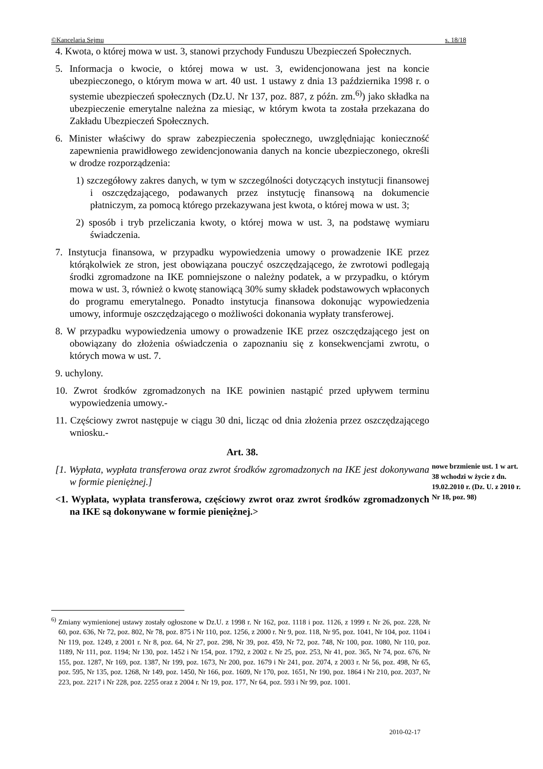©Kancelaria Sejmu s. 18/18
4. Kwota, o której mowa w ust. 3, stanowi przychody Funduszu Ubezpieczeń Społecznych.
5. Informacja o kwocie, o której mowa w ust. 3, ewidencjonowana jest na koncie ubezpieczonego, o którym mowa w art. 40 ust. 1 ustawy z dnia 13 października 1998 r. o systemie ubezpieczeń społecznych (Dz.U. Nr 137, poz. 887, z późn. zm.<sup>6)</sup>) jako składka na ubezpieczenie emerytalne należna za miesiąc, w którym kwota ta została przekazana do Zakładu Ubezpieczeń Społecznych.
6. Minister właściwy do spraw zabezpieczenia społecznego, uwzględniając konieczność zapewnienia prawidłowego zewidencjonowania danych na koncie ubezpieczonego, określi w drodze rozporządzenia:
1) szczegółowy zakres danych, w tym w szczególności dotyczących instytucji finansowej i oszczędzającego, podawanych przez instytucję finansową na dokumencie płatniczym, za pomocą którego przekazywana jest kwota, o której mowa w ust. 3;
2) sposób i tryb przeliczania kwoty, o której mowa w ust. 3, na podstawę wymiaru świadczenia.
7. Instytucja finansowa, w przypadku wypowiedzenia umowy o prowadzenie IKE przez którąkolwiek ze stron, jest obowiązana pouczyć oszczędzającego, że zwrotowi podlegają środki zgromadzone na IKE pomniejszone o należny podatek, a w przypadku, o którym mowa w ust. 3, również o kwotę stanowiącą 30% sumy składek podstawowych wpłaconych do programu emerytalnego. Ponadto instytucja finansowa dokonując wypowiedzenia umowy, informuje oszczędzającego o możliwości dokonania wypłaty transferowej.
8. W przypadku wypowiedzenia umowy o prowadzenie IKE przez oszczędzającego jest on obowiązany do złożenia oświadczenia o zapoznaniu się z konsekwencjami zwrotu, o których mowa w ust. 7.
9. uchylony.
10. Zwrot środków zgromadzonych na IKE powinien nastąpić przed upływem terminu wypowiedzenia umowy.-
11. Częściowy zwrot następuje w ciągu 30 dni, licząc od dnia złożenia przez oszczędzającego wniosku.-
Art. 38.
[1. Wypłata, wypłata transferowa oraz zwrot środków zgromadzonych na IKE jest dokonywana w formie pieniężnej.]
<1. Wypłata, wypłata transferowa, częściowy zwrot oraz zwrot środków zgromadzonych na IKE są dokonywane w formie pieniężnej.>
nowe brzmienie ust. 1 w art. 38 wchodzi w życie z dn. 19.02.2010 r. (Dz. U. z 2010 r. Nr 18, poz. 98)
<sup>6)</sup> Zmiany wymienionej ustawy zostały ogłoszone w Dz.U. z 1998 r. Nr 162, poz. 1118 i poz. 1126, z 1999 r. Nr 26, poz. 228, Nr 60, poz. 636, Nr 72, poz. 802, Nr 78, poz. 875 i Nr 110, poz. 1256, z 2000 r. Nr 9, poz. 118, Nr 95, poz. 1041, Nr 104, poz. 1104 i Nr 119, poz. 1249, z 2001 r. Nr 8, poz. 64, Nr 27, poz. 298, Nr 39, poz. 459, Nr 72, poz. 748, Nr 100, poz. 1080, Nr 110, poz. 1189, Nr 111, poz. 1194; Nr 130, poz. 1452 i Nr 154, poz. 1792, z 2002 r. Nr 25, poz. 253, Nr 41, poz. 365, Nr 74, poz. 676, Nr 155, poz. 1287, Nr 169, poz. 1387, Nr 199, poz. 1673, Nr 200, poz. 1679 i Nr 241, poz. 2074, z 2003 r. Nr 56, poz. 498, Nr 65, poz. 595, Nr 135, poz. 1268, Nr 149, poz. 1450, Nr 166, poz. 1609, Nr 170, poz. 1651, Nr 190, poz. 1864 i Nr 210, poz. 2037, Nr 223, poz. 2217 i Nr 228, poz. 2255 oraz z 2004 r. Nr 19, poz. 177, Nr 64, poz. 593 i Nr 99, poz. 1001.
2010-02-17